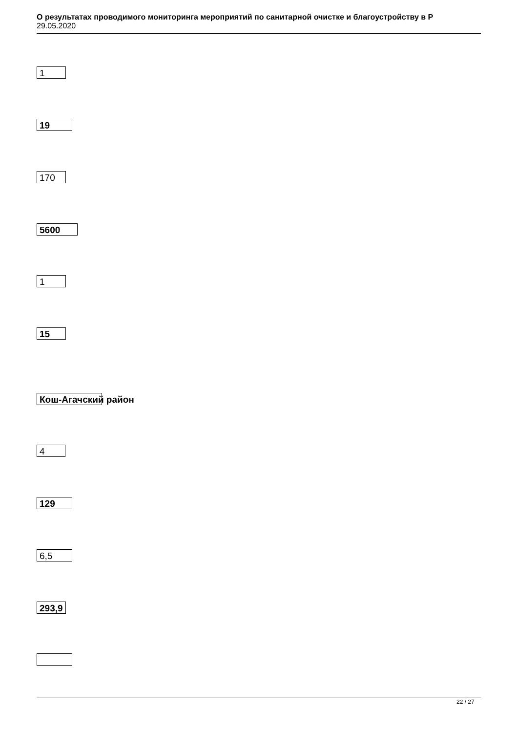О результатах проводимого мониторинга мероприятий по санитарной очистке и благоустройству в Р
29.05.2020
1
19
170
5600
1
15
Кош-Агачский район
4
129
6,5
293,9
22 / 27